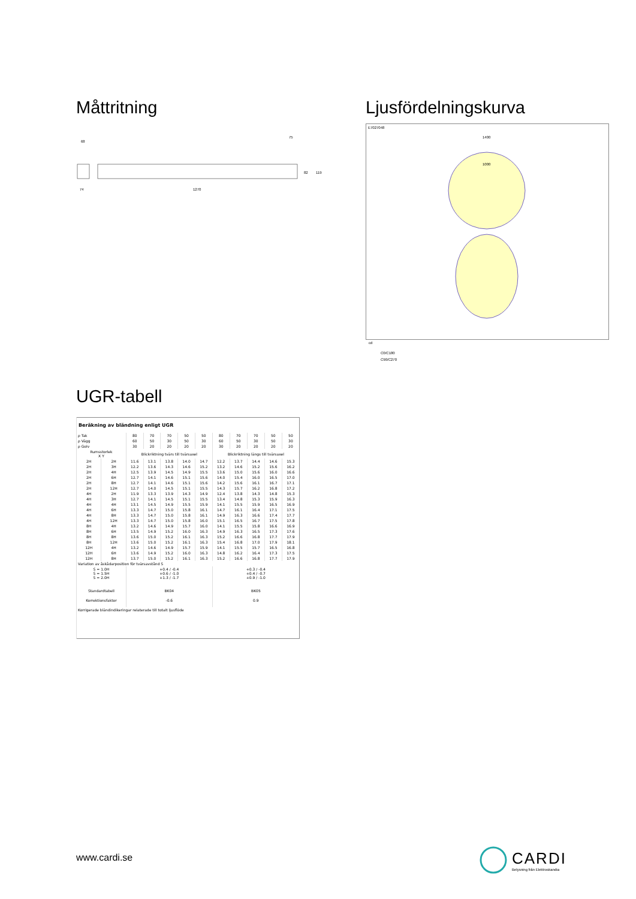Måttritning
68
74
1270
75
82
119
Ljusfördelningskurva
E7027048
1400
1000
cd
C0/C180
C90/C270
UGR-tabell
| Beräkning av bländning enligt UGR | | | | | | | | | | | |
| ρ Tak | | 80 | 70 | 70 | 50 | 50 | 80 | 70 | 70 | 50 | 50 |
| ρ Vägg | | 60 | 50 | 30 | 50 | 30 | 60 | 50 | 30 | 50 | 30 |
| ρ Golv | | 30 | 20 | 20 | 20 | 20 | 30 | 20 | 20 | 20 | 20 |
| Rumsstorlek X Y | | Blickriktning tvärs till tvärsaxel | | | | | Blickriktning längs till tvärsaxel | | | | |
| 2H | 2H | 11.6 | 13.1 | 13.8 | 14.0 | 14.7 | 12.2 | 13.7 | 14.4 | 14.6 | 15.3 |
| 2H | 3H | 12.2 | 13.6 | 14.3 | 14.6 | 15.2 | 13.2 | 14.6 | 15.2 | 15.6 | 16.2 |
| 2H | 4H | 12.5 | 13.9 | 14.5 | 14.9 | 15.5 | 13.6 | 15.0 | 15.6 | 16.0 | 16.6 |
| 2H | 6H | 12.7 | 14.1 | 14.6 | 15.1 | 15.6 | 14.0 | 15.4 | 16.0 | 16.5 | 17.0 |
| 2H | 8H | 12.7 | 14.1 | 14.6 | 15.1 | 15.6 | 14.2 | 15.6 | 16.1 | 16.7 | 17.1 |
| 2H | 12H | 12.7 | 14.0 | 14.5 | 15.1 | 15.5 | 14.3 | 15.7 | 16.2 | 16.8 | 17.2 |
| 4H | 2H | 11.9 | 13.3 | 13.9 | 14.3 | 14.9 | 12.4 | 13.8 | 14.3 | 14.8 | 15.3 |
| 4H | 3H | 12.7 | 14.1 | 14.5 | 15.1 | 15.5 | 13.4 | 14.8 | 15.3 | 15.9 | 16.3 |
| 4H | 4H | 13.1 | 14.5 | 14.9 | 15.5 | 15.9 | 14.1 | 15.5 | 15.9 | 16.5 | 16.9 |
| 4H | 6H | 13.3 | 14.7 | 15.0 | 15.8 | 16.1 | 14.7 | 16.1 | 16.4 | 17.1 | 17.5 |
| 4H | 8H | 13.3 | 14.7 | 15.0 | 15.8 | 16.1 | 14.9 | 16.3 | 16.6 | 17.4 | 17.7 |
| 4H | 12H | 13.3 | 14.7 | 15.0 | 15.8 | 16.0 | 15.1 | 16.5 | 16.7 | 17.5 | 17.8 |
| 8H | 4H | 13.2 | 14.6 | 14.9 | 15.7 | 16.0 | 14.1 | 15.5 | 15.8 | 16.6 | 16.9 |
| 8H | 6H | 13.5 | 14.9 | 15.2 | 16.0 | 16.3 | 14.9 | 16.3 | 16.5 | 17.3 | 17.6 |
| 8H | 8H | 13.6 | 15.0 | 15.2 | 16.1 | 16.3 | 15.2 | 16.6 | 16.8 | 17.7 | 17.9 |
| 8H | 12H | 13.6 | 15.0 | 15.2 | 16.1 | 16.3 | 15.4 | 16.8 | 17.0 | 17.9 | 18.1 |
| 12H | 4H | 13.2 | 14.6 | 14.9 | 15.7 | 15.9 | 14.1 | 15.5 | 15.7 | 16.5 | 16.8 |
| 12H | 6H | 13.6 | 14.9 | 15.2 | 16.0 | 16.3 | 14.8 | 16.2 | 16.4 | 17.3 | 17.5 |
| 12H | 8H | 13.7 | 15.0 | 15.2 | 16.1 | 16.3 | 15.2 | 16.6 | 16.8 | 17.7 | 17.9 |
| Variation av åskådarposition för tvärsavstånd S | | | | | | | | | | | |
| S = 1.0H S = 1.5H S = 2.0H | | +0.4 / -0.4 +0.6 / -1.0 +1.3 / -1.7 | | | | | +0.3 / -0.4 +0.4 / -0.7 +0.9 / -1.0 | | | | |
| Standardtabell | | BK04 | | | | | BK05 | | | | |
| Korrektionsfaktor | | -0.6 | | | | | 0.9 | | | | |
| Korrigerade bländindikeringar relaterade till totalt ljusflöde | | | | | | | | | | | |
www.cardi.se
CARDI
Belysning från Elektroskandia